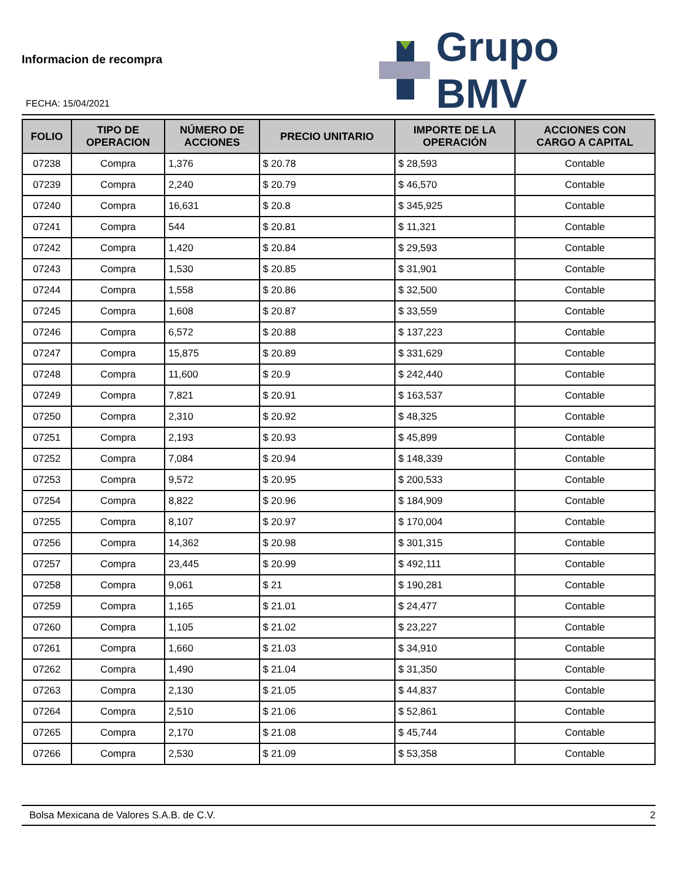Informacion de recompra
FECHA: 15/04/2021
Grupo BMV
| FOLIO | TIPO DE OPERACION | NÚMERO DE ACCIONES | PRECIO UNITARIO | IMPORTE DE LA OPERACIÓN | ACCIONES CON CARGO A CAPITAL |
| --- | --- | --- | --- | --- | --- |
| 07238 | Compra | 1,376 | $ 20.78 | $ 28,593 | Contable |
| 07239 | Compra | 2,240 | $ 20.79 | $ 46,570 | Contable |
| 07240 | Compra | 16,631 | $ 20.8 | $ 345,925 | Contable |
| 07241 | Compra | 544 | $ 20.81 | $ 11,321 | Contable |
| 07242 | Compra | 1,420 | $ 20.84 | $ 29,593 | Contable |
| 07243 | Compra | 1,530 | $ 20.85 | $ 31,901 | Contable |
| 07244 | Compra | 1,558 | $ 20.86 | $ 32,500 | Contable |
| 07245 | Compra | 1,608 | $ 20.87 | $ 33,559 | Contable |
| 07246 | Compra | 6,572 | $ 20.88 | $ 137,223 | Contable |
| 07247 | Compra | 15,875 | $ 20.89 | $ 331,629 | Contable |
| 07248 | Compra | 11,600 | $ 20.9 | $ 242,440 | Contable |
| 07249 | Compra | 7,821 | $ 20.91 | $ 163,537 | Contable |
| 07250 | Compra | 2,310 | $ 20.92 | $ 48,325 | Contable |
| 07251 | Compra | 2,193 | $ 20.93 | $ 45,899 | Contable |
| 07252 | Compra | 7,084 | $ 20.94 | $ 148,339 | Contable |
| 07253 | Compra | 9,572 | $ 20.95 | $ 200,533 | Contable |
| 07254 | Compra | 8,822 | $ 20.96 | $ 184,909 | Contable |
| 07255 | Compra | 8,107 | $ 20.97 | $ 170,004 | Contable |
| 07256 | Compra | 14,362 | $ 20.98 | $ 301,315 | Contable |
| 07257 | Compra | 23,445 | $ 20.99 | $ 492,111 | Contable |
| 07258 | Compra | 9,061 | $ 21 | $ 190,281 | Contable |
| 07259 | Compra | 1,165 | $ 21.01 | $ 24,477 | Contable |
| 07260 | Compra | 1,105 | $ 21.02 | $ 23,227 | Contable |
| 07261 | Compra | 1,660 | $ 21.03 | $ 34,910 | Contable |
| 07262 | Compra | 1,490 | $ 21.04 | $ 31,350 | Contable |
| 07263 | Compra | 2,130 | $ 21.05 | $ 44,837 | Contable |
| 07264 | Compra | 2,510 | $ 21.06 | $ 52,861 | Contable |
| 07265 | Compra | 2,170 | $ 21.08 | $ 45,744 | Contable |
| 07266 | Compra | 2,530 | $ 21.09 | $ 53,358 | Contable |
Bolsa Mexicana de Valores S.A.B. de C.V. 2